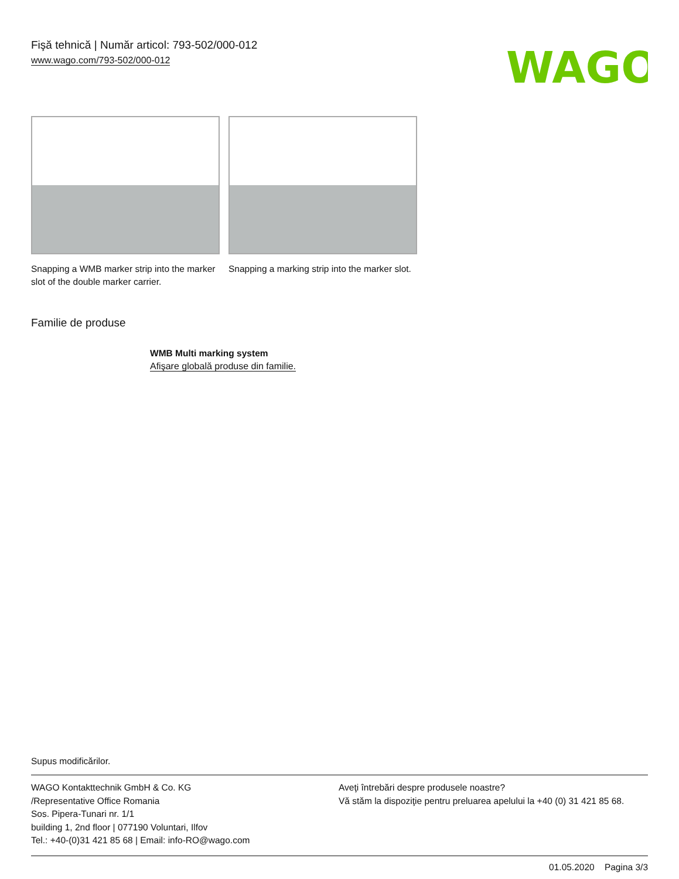Fişă tehnică | Număr articol: 793-502/000-012
www.wago.com/793-502/000-012
WAGO
Snapping a WMB marker strip into the marker slot of the double marker carrier.
Snapping a marking strip into the marker slot.
Familie de produse
WMB Multi marking system
Afişare globală produse din familie.
Supus modificărilor.
WAGO Kontakttechnik GmbH & Co. KG
/Representative Office Romania
Sos. Pipera-Tunari nr. 1/1
building 1, 2nd floor | 077190 Voluntari, Ilfov
Tel.: +40-(0)31 421 85 68 | Email: info-RO@wago.com
Aveţi întrebări despre produsele noastre?
Vă stăm la dispoziţie pentru preluarea apelului la +40 (0) 31 421 85 68.
01.05.2020 Pagina 3/3